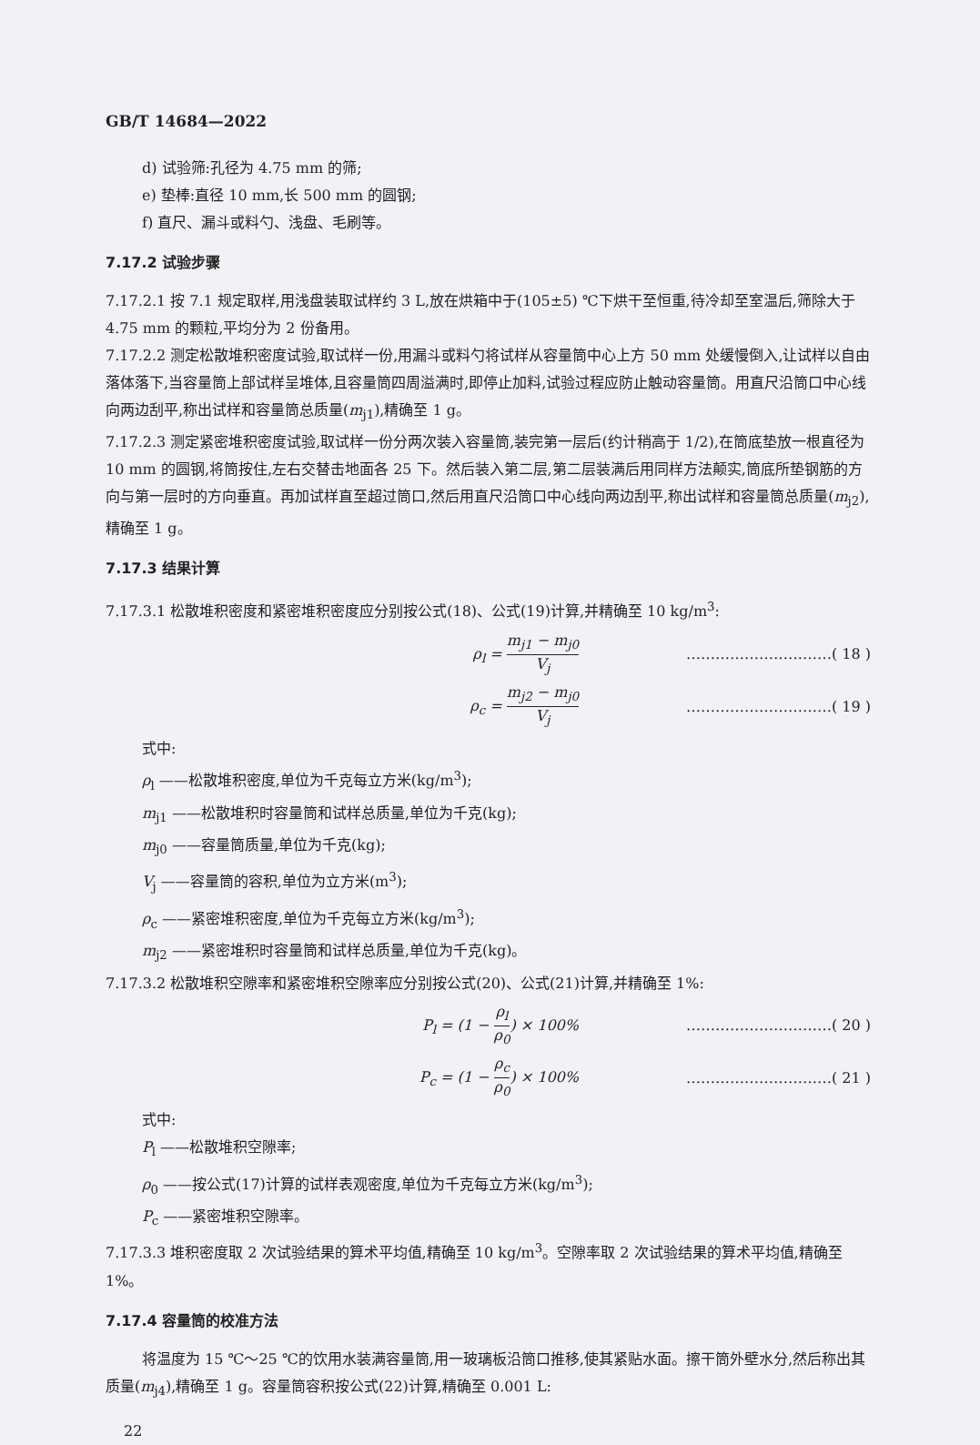GB/T 14684—2022
d) 试验筛:孔径为 4.75 mm 的筛;
e) 垫棒:直径 10 mm,长 500 mm 的圆钢;
f) 直尺、漏斗或料勺、浅盘、毛刷等。
7.17.2 试验步骤
7.17.2.1 按 7.1 规定取样,用浅盘装取试样约 3 L,放在烘箱中于(105±5) ℃下烘干至恒重,待冷却至室温后,筛除大于 4.75 mm 的颗粒,平均分为 2 份备用。
7.17.2.2 测定松散堆积密度试验,取试样一份,用漏斗或料勺将试样从容量筒中心上方 50 mm 处缓慢倒入,让试样以自由落体落下,当容量筒上部试样呈堆体,且容量筒四周溢满时,即停止加料,试验过程应防止触动容量筒。用直尺沿筒口中心线向两边刮平,称出试样和容量筒总质量(m<sub>j1</sub>),精确至 1 g。
7.17.2.3 测定紧密堆积密度试验,取试样一份分两次装入容量筒,装完第一层后(约计稍高于 1/2),在筒底垫放一根直径为 10 mm 的圆钢,将筒按住,左右交替击地面各 25 下。然后装入第二层,第二层装满后用同样方法颠实,筒底所垫钢筋的方向与第一层时的方向垂直。再加试样直至超过筒口,然后用直尺沿筒口中心线向两边刮平,称出试样和容量筒总质量(m<sub>j2</sub>),精确至 1 g。
7.17.3 结果计算
7.17.3.1 松散堆积密度和紧密堆积密度应分别按公式(18)、公式(19)计算,并精确至 10 kg/m<sup>3</sup>:
ρ<sub>l</sub> = m<sub>j1</sub> − m<sub>j0</sub> V<sub>j</sub>
…………………………( 18 )
ρ<sub>c</sub> = m<sub>j2</sub> − m<sub>j0</sub> V<sub>j</sub>
…………………………( 19 )
式中:
ρ<sub>l</sub> ——松散堆积密度,单位为千克每立方米(kg/m<sup>3</sup>);
m<sub>j1</sub> ——松散堆积时容量筒和试样总质量,单位为千克(kg);
m<sub>j0</sub> ——容量筒质量,单位为千克(kg);
V<sub>j</sub> ——容量筒的容积,单位为立方米(m<sup>3</sup>);
ρ<sub>c</sub> ——紧密堆积密度,单位为千克每立方米(kg/m<sup>3</sup>);
m<sub>j2</sub> ——紧密堆积时容量筒和试样总质量,单位为千克(kg)。
7.17.3.2 松散堆积空隙率和紧密堆积空隙率应分别按公式(20)、公式(21)计算,并精确至 1%:
P<sub>l</sub> = (1 − ρ<sub>l</sub> ρ<sub>0</sub>) × 100% …………………………( 20 )
P<sub>c</sub> = (1 − ρ<sub>c</sub> ρ<sub>0</sub>) × 100% …………………………( 21 )
式中:
P<sub>l</sub> ——松散堆积空隙率;
ρ<sub>0</sub> ——按公式(17)计算的试样表观密度,单位为千克每立方米(kg/m<sup>3</sup>);
P<sub>c</sub> ——紧密堆积空隙率。
7.17.3.3 堆积密度取 2 次试验结果的算术平均值,精确至 10 kg/m<sup>3</sup>。空隙率取 2 次试验结果的算术平均值,精确至 1%。
7.17.4 容量筒的校准方法
将温度为 15 ℃～25 ℃的饮用水装满容量筒,用一玻璃板沿筒口推移,使其紧贴水面。擦干筒外壁水分,然后称出其质量(m<sub>j4</sub>),精确至 1 g。容量筒容积按公式(22)计算,精确至 0.001 L:
22